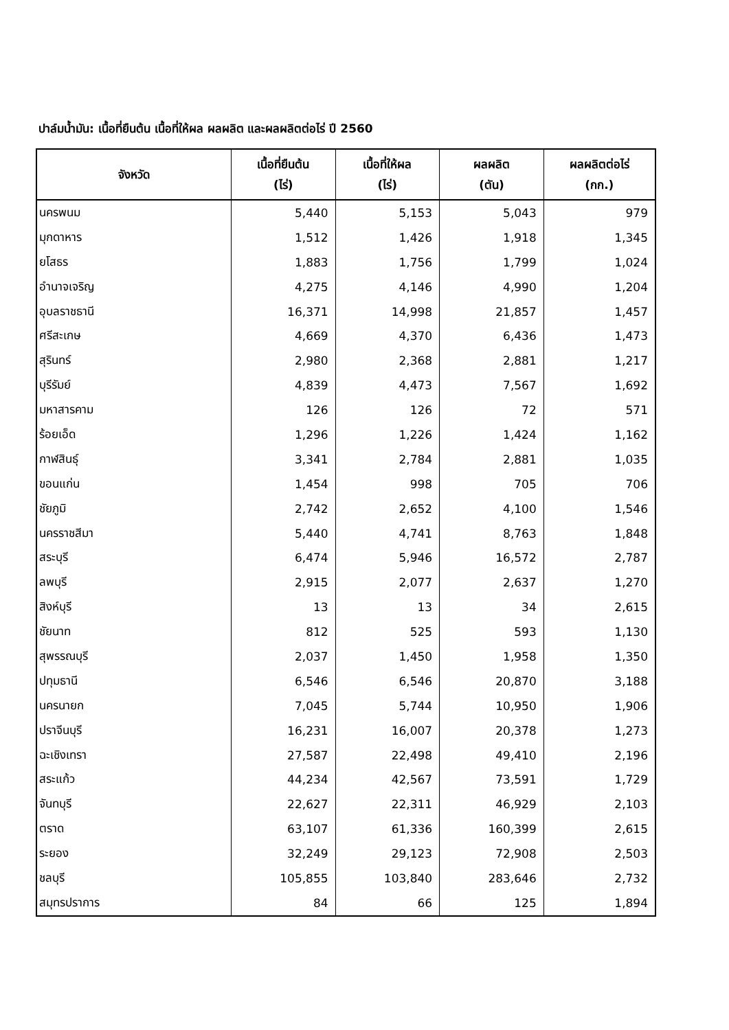ปาล์มน้ำมัน: เนื้อที่ยืนต้น เนื้อที่ให้ผล ผลผลิต และผลผลิตต่อไร่ ปี 2560
| จังหวัด | เนื้อที่ยืนต้น (ไร่) | เนื้อที่ให้ผล (ไร่) | ผลผลิต (ตัน) | ผลผลิตต่อไร่ (กก.) |
| --- | --- | --- | --- | --- |
| นครพนม | 5,440 | 5,153 | 5,043 | 979 |
| มุกดาหาร | 1,512 | 1,426 | 1,918 | 1,345 |
| ยโสธร | 1,883 | 1,756 | 1,799 | 1,024 |
| อำนาจเจริญ | 4,275 | 4,146 | 4,990 | 1,204 |
| อุบลราชธานี | 16,371 | 14,998 | 21,857 | 1,457 |
| ศรีสะเกษ | 4,669 | 4,370 | 6,436 | 1,473 |
| สุรินทร์ | 2,980 | 2,368 | 2,881 | 1,217 |
| บุรีรัมย์ | 4,839 | 4,473 | 7,567 | 1,692 |
| มหาสารคาม | 126 | 126 | 72 | 571 |
| ร้อยเอ็ด | 1,296 | 1,226 | 1,424 | 1,162 |
| กาฬสินธุ์ | 3,341 | 2,784 | 2,881 | 1,035 |
| ขอนแก่น | 1,454 | 998 | 705 | 706 |
| ชัยภูมิ | 2,742 | 2,652 | 4,100 | 1,546 |
| นครราชสีมา | 5,440 | 4,741 | 8,763 | 1,848 |
| สระบุรี | 6,474 | 5,946 | 16,572 | 2,787 |
| ลพบุรี | 2,915 | 2,077 | 2,637 | 1,270 |
| สิงห์บุรี | 13 | 13 | 34 | 2,615 |
| ชัยนาท | 812 | 525 | 593 | 1,130 |
| สุพรรณบุรี | 2,037 | 1,450 | 1,958 | 1,350 |
| ปทุมธานี | 6,546 | 6,546 | 20,870 | 3,188 |
| นครนายก | 7,045 | 5,744 | 10,950 | 1,906 |
| ปราจีนบุรี | 16,231 | 16,007 | 20,378 | 1,273 |
| ฉะเชิงเทรา | 27,587 | 22,498 | 49,410 | 2,196 |
| สระแก้ว | 44,234 | 42,567 | 73,591 | 1,729 |
| จันทบุรี | 22,627 | 22,311 | 46,929 | 2,103 |
| ตราด | 63,107 | 61,336 | 160,399 | 2,615 |
| ระยอง | 32,249 | 29,123 | 72,908 | 2,503 |
| ชลบุรี | 105,855 | 103,840 | 283,646 | 2,732 |
| สมุทรปราการ | 84 | 66 | 125 | 1,894 |